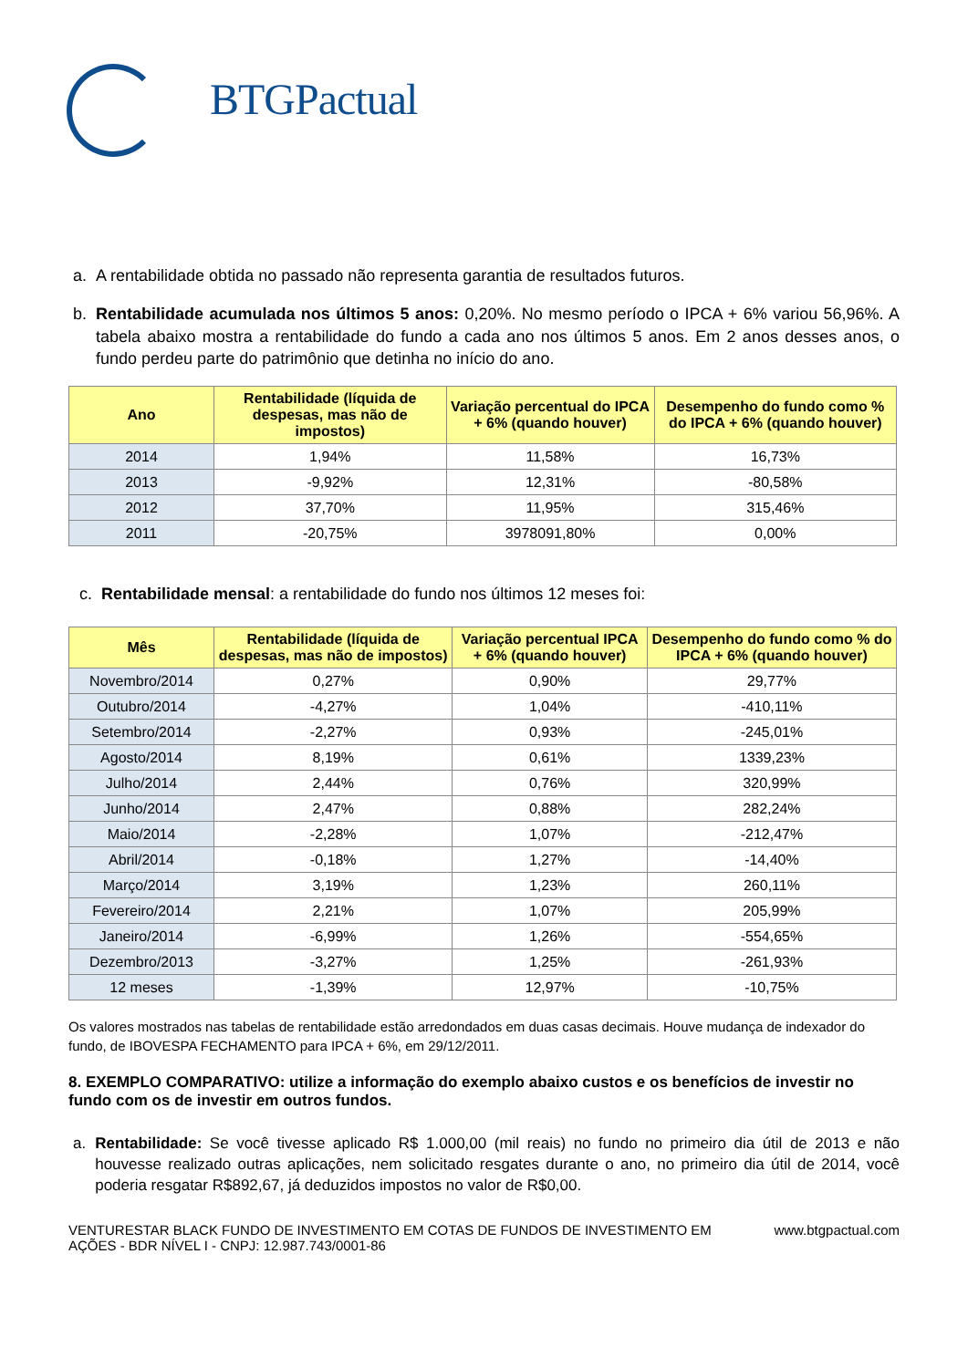BTGPactual
a. A rentabilidade obtida no passado não representa garantia de resultados futuros.
b. Rentabilidade acumulada nos últimos 5 anos: 0,20%. No mesmo período o IPCA + 6% variou 56,96%. A tabela abaixo mostra a rentabilidade do fundo a cada ano nos últimos 5 anos. Em 2 anos desses anos, o fundo perdeu parte do patrimônio que detinha no início do ano.
| Ano | Rentabilidade (líquida de despesas, mas não de impostos) | Variação percentual do IPCA + 6% (quando houver) | Desempenho do fundo como % do IPCA + 6% (quando houver) |
| --- | --- | --- | --- |
| 2014 | 1,94% | 11,58% | 16,73% |
| 2013 | -9,92% | 12,31% | -80,58% |
| 2012 | 37,70% | 11,95% | 315,46% |
| 2011 | -20,75% | 3978091,80% | 0,00% |
c. Rentabilidade mensal: a rentabilidade do fundo nos últimos 12 meses foi:
| Mês | Rentabilidade (líquida de despesas, mas não de impostos) | Variação percentual IPCA + 6% (quando houver) | Desempenho do fundo como % do IPCA + 6% (quando houver) |
| --- | --- | --- | --- |
| Novembro/2014 | 0,27% | 0,90% | 29,77% |
| Outubro/2014 | -4,27% | 1,04% | -410,11% |
| Setembro/2014 | -2,27% | 0,93% | -245,01% |
| Agosto/2014 | 8,19% | 0,61% | 1339,23% |
| Julho/2014 | 2,44% | 0,76% | 320,99% |
| Junho/2014 | 2,47% | 0,88% | 282,24% |
| Maio/2014 | -2,28% | 1,07% | -212,47% |
| Abril/2014 | -0,18% | 1,27% | -14,40% |
| Março/2014 | 3,19% | 1,23% | 260,11% |
| Fevereiro/2014 | 2,21% | 1,07% | 205,99% |
| Janeiro/2014 | -6,99% | 1,26% | -554,65% |
| Dezembro/2013 | -3,27% | 1,25% | -261,93% |
| 12 meses | -1,39% | 12,97% | -10,75% |
Os valores mostrados nas tabelas de rentabilidade estão arredondados em duas casas decimais. Houve mudança de indexador do fundo, de IBOVESPA FECHAMENTO para IPCA + 6%, em 29/12/2011.
8. EXEMPLO COMPARATIVO: utilize a informação do exemplo abaixo custos e os benefícios de investir no fundo com os de investir em outros fundos.
a. Rentabilidade: Se você tivesse aplicado R$ 1.000,00 (mil reais) no fundo no primeiro dia útil de 2013 e não houvesse realizado outras aplicações, nem solicitado resgates durante o ano, no primeiro dia útil de 2014, você poderia resgatar R$892,67, já deduzidos impostos no valor de R$0,00.
VENTURESTAR BLACK FUNDO DE INVESTIMENTO EM COTAS DE FUNDOS DE INVESTIMENTO EM AÇÕES - BDR NÍVEL I - CNPJ: 12.987.743/0001-86 www.btgpactual.com